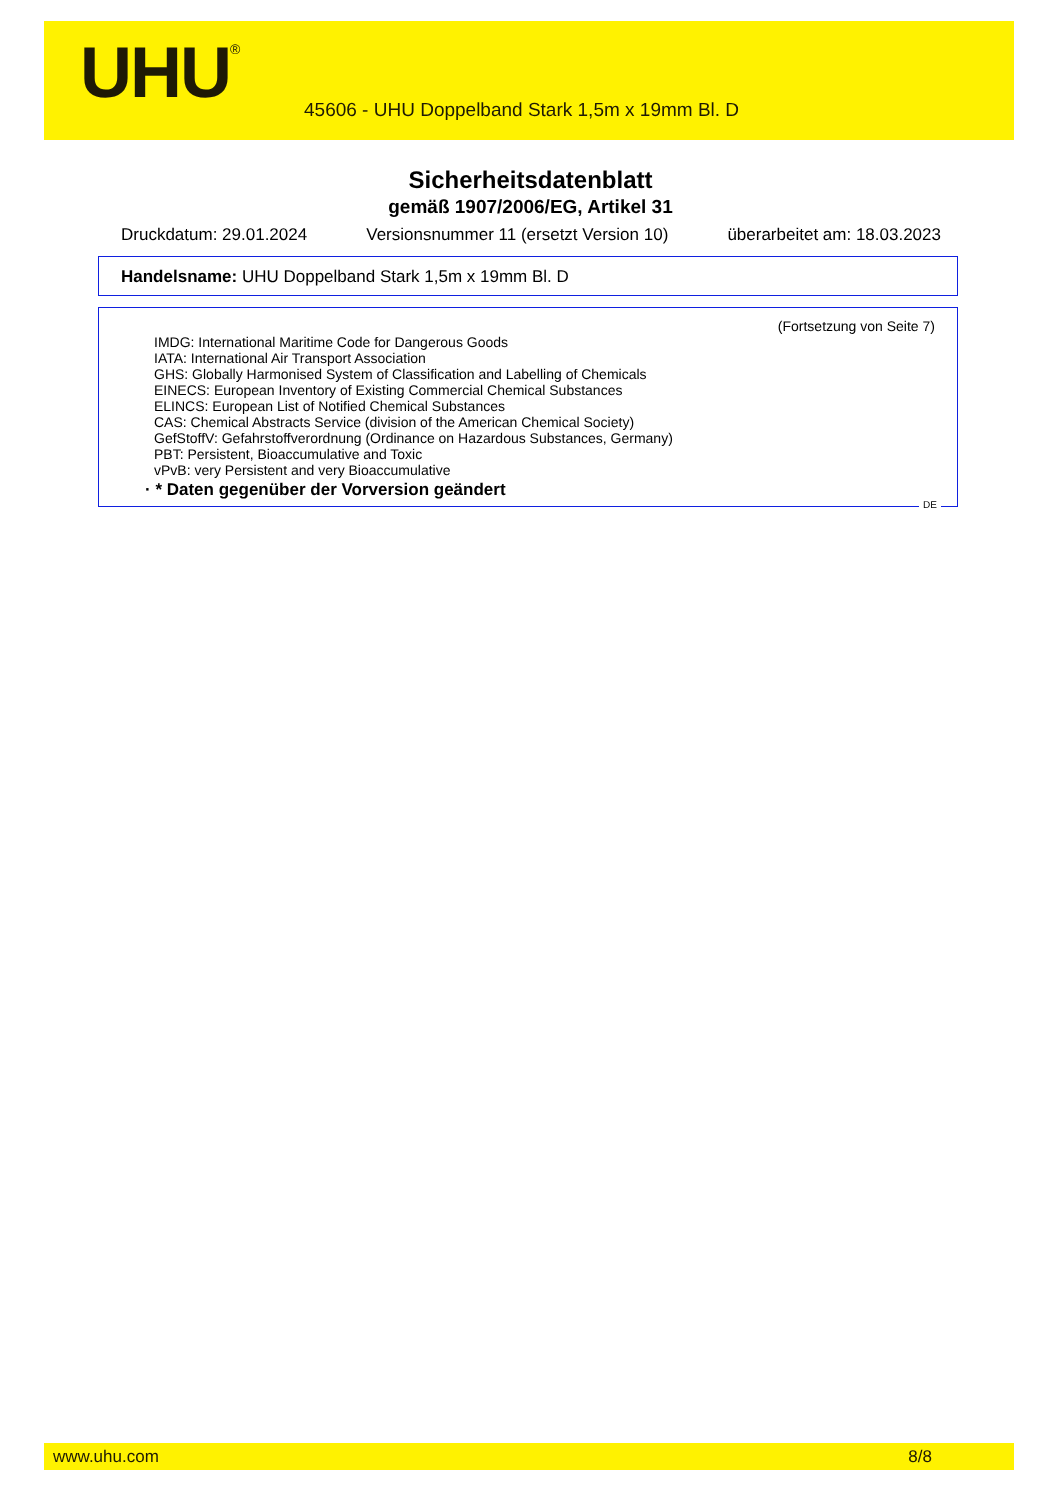UHU<sup>®</sup>
45606 - UHU Doppelband Stark 1,5m x 19mm Bl. D
Sicherheitsdatenblatt
gemäß 1907/2006/EG, Artikel 31
Druckdatum: 29.01.2024 Versionsnummer 11 (ersetzt Version 10) überarbeitet am: 18.03.2023
Handelsname: UHU Doppelband Stark 1,5m x 19mm Bl. D
(Fortsetzung von Seite 7)
IMDG: International Maritime Code for Dangerous Goods
IATA: International Air Transport Association
GHS: Globally Harmonised System of Classification and Labelling of Chemicals
EINECS: European Inventory of Existing Commercial Chemical Substances
ELINCS: European List of Notified Chemical Substances
CAS: Chemical Abstracts Service (division of the American Chemical Society)
GefStoffV: Gefahrstoffverordnung (Ordinance on Hazardous Substances, Germany)
PBT: Persistent, Bioaccumulative and Toxic
vPvB: very Persistent and very Bioaccumulative
· * Daten gegenüber der Vorversion geändert
DE
www.uhu.com 8/8